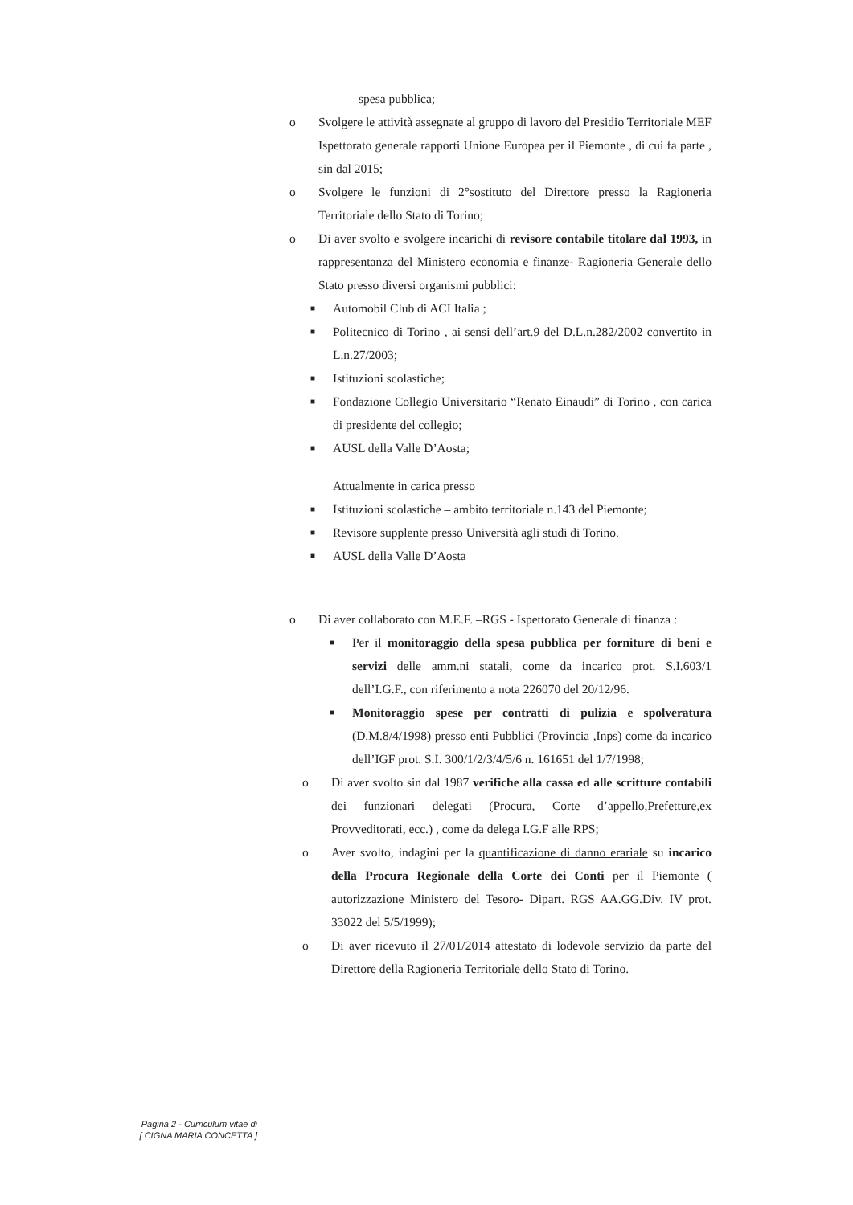spesa pubblica;
o Svolgere le attività assegnate al gruppo di lavoro del Presidio Territoriale MEF Ispettorato generale rapporti Unione Europea per il Piemonte , di cui fa parte , sin dal 2015;
o Svolgere le funzioni di 2°sostituto del Direttore presso la Ragioneria Territoriale dello Stato di Torino;
o Di aver svolto e svolgere incarichi di revisore contabile titolare dal 1993, in rappresentanza del Ministero economia e finanze- Ragioneria Generale dello Stato presso diversi organismi pubblici:
■ Automobil Club di ACI Italia ;
■ Politecnico di Torino , ai sensi dell’art.9 del D.L.n.282/2002 convertito in L.n.27/2003;
■ Istituzioni scolastiche;
■ Fondazione Collegio Universitario “Renato Einaudi” di Torino , con carica di presidente del collegio;
■ AUSL della Valle D’Aosta;
Attualmente in carica presso
■ Istituzioni scolastiche – ambito territoriale n.143 del Piemonte;
■ Revisore supplente presso Università agli studi di Torino.
■ AUSL della Valle D’Aosta
o Di aver collaborato con M.E.F. –RGS - Ispettorato Generale di finanza :
■ Per il monitoraggio della spesa pubblica per forniture di beni e servizi delle amm.ni statali, come da incarico prot. S.I.603/1 dell’I.G.F., con riferimento a nota 226070 del 20/12/96.
■ Monitoraggio spese per contratti di pulizia e spolveratura (D.M.8/4/1998) presso enti Pubblici (Provincia ,Inps) come da incarico dell’IGF prot. S.I. 300/1/2/3/4/5/6 n. 161651 del 1/7/1998;
o Di aver svolto sin dal 1987 verifiche alla cassa ed alle scritture contabili dei funzionari delegati (Procura, Corte d’appello,Prefetture,ex Provveditorati, ecc.) , come da delega I.G.F alle RPS;
o Aver svolto, indagini per la quantificazione di danno erariale su incarico della Procura Regionale della Corte dei Conti per il Piemonte ( autorizzazione Ministero del Tesoro- Dipart. RGS AA.GG.Div. IV prot. 33022 del 5/5/1999);
o Di aver ricevuto il 27/01/2014 attestato di lodevole servizio da parte del Direttore della Ragioneria Territoriale dello Stato di Torino.
Pagina 2 - Curriculum vitae di
[ CIGNA MARIA CONCETTA ]